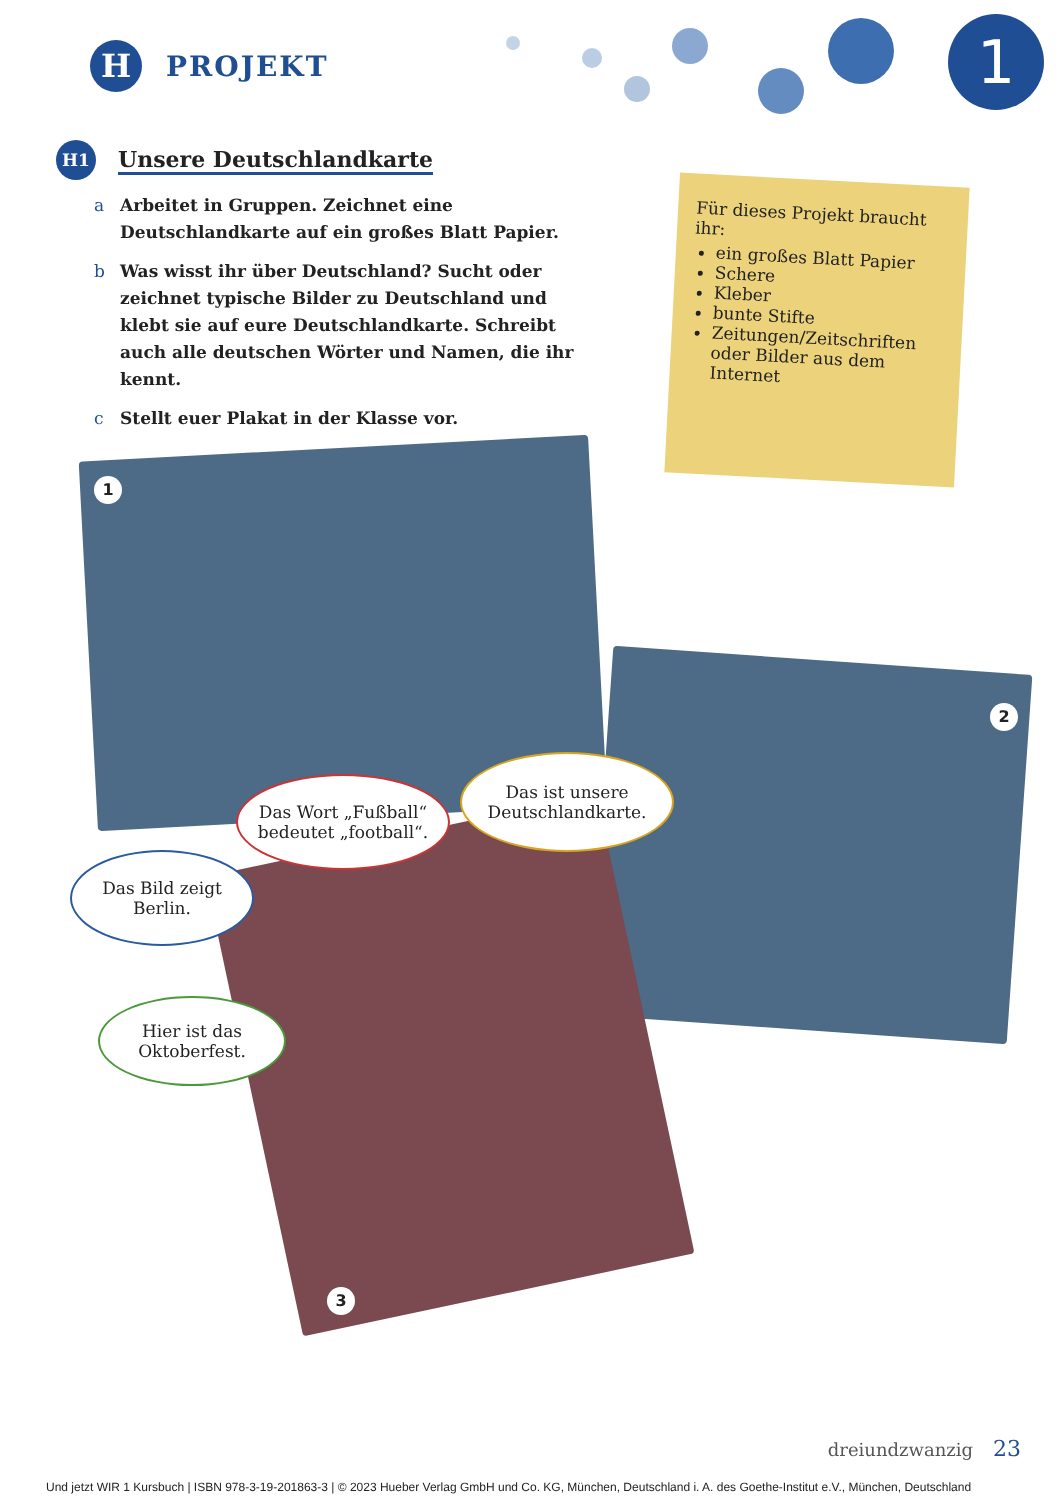H
PROJEKT
1
H1
Unsere Deutschlandkarte
a Arbeitet in Gruppen. Zeichnet eine Deutschlandkarte auf ein großes Blatt Papier.
b Was wisst ihr über Deutschland? Sucht oder zeichnet typische Bilder zu Deutschland und klebt sie auf eure Deutschlandkarte. Schreibt auch alle deutschen Wörter und Namen, die ihr kennt.
c Stellt euer Plakat in der Klasse vor.
Für dieses Projekt braucht ihr:
ein großes Blatt Papier
Schere
Kleber
bunte Stifte
Zeitungen/Zeitschriften oder Bilder aus dem Internet
1
2
3
Das Wort „Fußball“ bedeutet „football“.
Das ist unsere Deutschlandkarte.
Das Bild zeigt Berlin.
Hier ist das Oktoberfest.
dreiundzwanzig 23
Und jetzt WIR 1 Kursbuch | ISBN 978-3-19-201863-3 | © 2023 Hueber Verlag GmbH und Co. KG, München, Deutschland i. A. des Goethe-Institut e.V., München, Deutschland